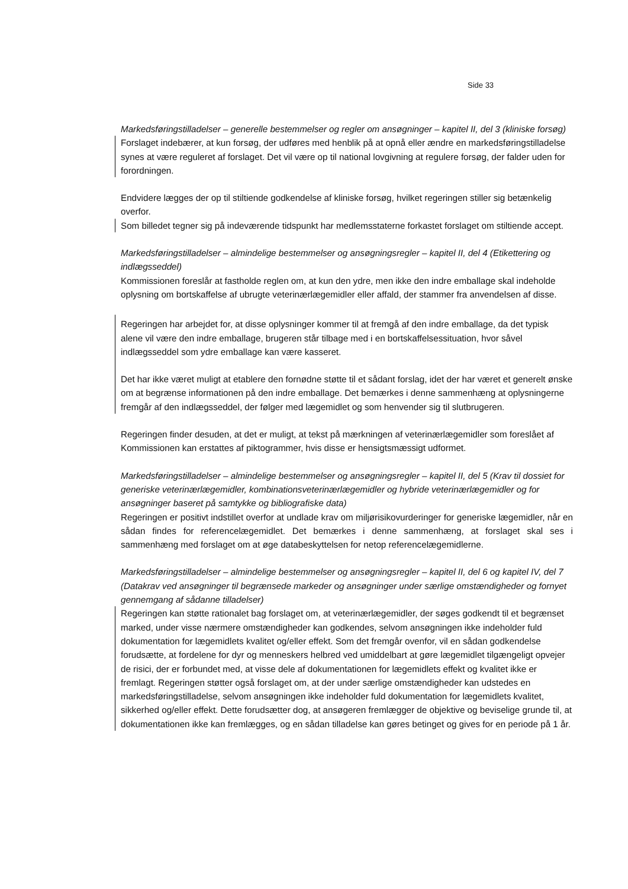Side 33
Markedsføringstilladelser – generelle bestemmelser og regler om ansøgninger – kapitel II, del 3 (kliniske forsøg)
Forslaget indebærer, at kun forsøg, der udføres med henblik på at opnå eller ændre en markedsføringstilladelse synes at være reguleret af forslaget. Det vil være op til national lovgivning at regulere forsøg, der falder uden for forordningen.
Endvidere lægges der op til stiltiende godkendelse af kliniske forsøg, hvilket regeringen stiller sig betænkelig overfor.
Som billedet tegner sig på indeværende tidspunkt har medlemsstaterne forkastet forslaget om stiltiende accept.
Markedsføringstilladelser – almindelige bestemmelser og ansøgningsregler – kapitel II, del 4 (Etikettering og indlægsseddel)
Kommissionen foreslår at fastholde reglen om, at kun den ydre, men ikke den indre emballage skal indeholde oplysning om bortskaffelse af ubrugte veterinærlægemidler eller affald, der stammer fra anvendelsen af disse.
Regeringen har arbejdet for, at disse oplysninger kommer til at fremgå af den indre emballage, da det typisk alene vil være den indre emballage, brugeren står tilbage med i en bortskaffelsessituation, hvor såvel indlægsseddel som ydre emballage kan være kasseret.
Det har ikke været muligt at etablere den fornødne støtte til et sådant forslag, idet der har været et generelt ønske om at begrænse informationen på den indre emballage. Det bemærkes i denne sammenhæng at oplysningerne fremgår af den indlægsseddel, der følger med lægemidlet og som henvender sig til slutbrugeren.
Regeringen finder desuden, at det er muligt, at tekst på mærkningen af veterinærlægemidler som foreslået af Kommissionen kan erstattes af piktogrammer, hvis disse er hensigtsmæssigt udformet.
Markedsføringstilladelser – almindelige bestemmelser og ansøgningsregler – kapitel II, del 5 (Krav til dossiet for generiske veterinærlægemidler, kombinationsveterinærlægemidler og hybride veterinærlægemidler og for ansøgninger baseret på samtykke og bibliografiske data)
Regeringen er positivt indstillet overfor at undlade krav om miljørisikovurderinger for generiske lægemidler, når en sådan findes for referencelægemidlet. Det bemærkes i denne sammenhæng, at forslaget skal ses i sammenhæng med forslaget om at øge databeskyttelsen for netop referencelægemidlerne.
Markedsføringstilladelser – almindelige bestemmelser og ansøgningsregler – kapitel II, del 6 og kapitel IV, del 7 (Datakrav ved ansøgninger til begrænsede markeder og ansøgninger under særlige omstændigheder og fornyet gennemgang af sådanne tilladelser)
Regeringen kan støtte rationalet bag forslaget om, at veterinærlægemidler, der søges godkendt til et begrænset marked, under visse nærmere omstændigheder kan godkendes, selvom ansøgningen ikke indeholder fuld dokumentation for lægemidlets kvalitet og/eller effekt. Som det fremgår ovenfor, vil en sådan godkendelse forudsætte, at fordelene for dyr og menneskers helbred ved umiddelbart at gøre lægemidlet tilgængeligt opvejer de risici, der er forbundet med, at visse dele af dokumentationen for lægemidlets effekt og kvalitet ikke er fremlagt. Regeringen støtter også forslaget om, at der under særlige omstændigheder kan udstedes en markedsføringstilladelse, selvom ansøgningen ikke indeholder fuld dokumentation for lægemidlets kvalitet, sikkerhed og/eller effekt. Dette forudsætter dog, at ansøgeren fremlægger de objektive og beviselige grunde til, at dokumentationen ikke kan fremlægges, og en sådan tilladelse kan gøres betinget og gives for en periode på 1 år.